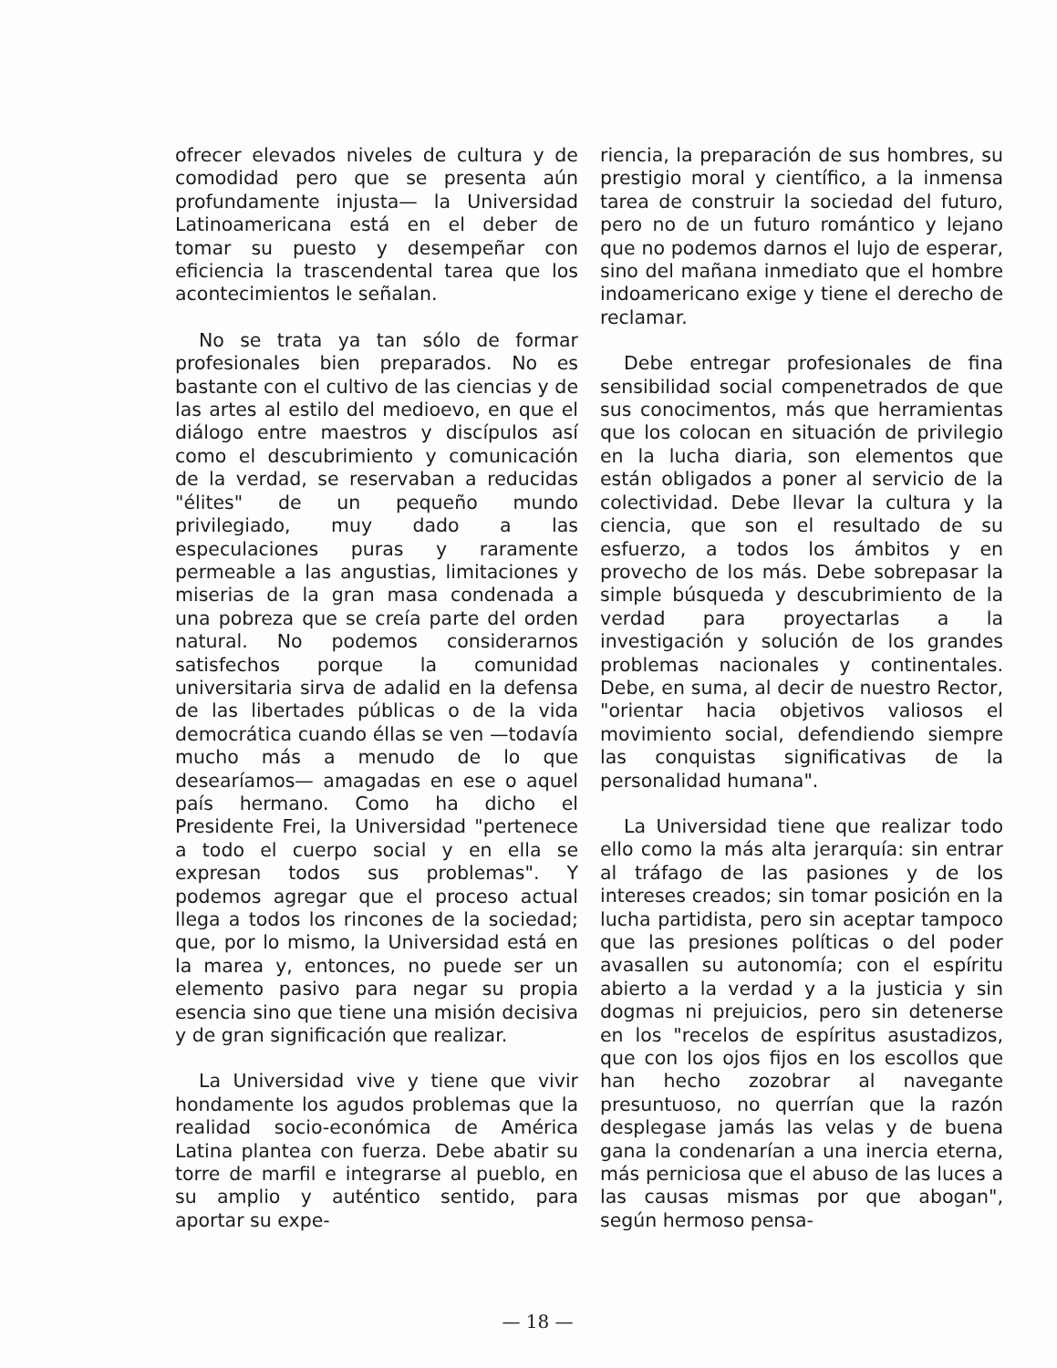ofrecer elevados niveles de cultura y de comodidad pero que se presenta aún profundamente injusta— la Universidad Latinoamericana está en el deber de tomar su puesto y desempeñar con eficiencia la trascendental tarea que los acontecimientos le señalan.
No se trata ya tan sólo de formar profesionales bien preparados. No es bastante con el cultivo de las ciencias y de las artes al estilo del medioevo, en que el diálogo entre maestros y discípulos así como el descubrimiento y comunicación de la verdad, se reservaban a reducidas "élites" de un pequeño mundo privilegiado, muy dado a las especulaciones puras y raramente permeable a las angustias, limitaciones y miserias de la gran masa condenada a una pobreza que se creía parte del orden natural. No podemos considerarnos satisfechos porque la comunidad universitaria sirva de adalid en la defensa de las libertades públicas o de la vida democrática cuando éllas se ven —todavía mucho más a menudo de lo que desearíamos— amagadas en ese o aquel país hermano. Como ha dicho el Presidente Frei, la Universidad "pertenece a todo el cuerpo social y en ella se expresan todos sus problemas". Y podemos agregar que el proceso actual llega a todos los rincones de la sociedad; que, por lo mismo, la Universidad está en la marea y, entonces, no puede ser un elemento pasivo para negar su propia esencia sino que tiene una misión decisiva y de gran significación que realizar.
La Universidad vive y tiene que vivir hondamente los agudos problemas que la realidad socio-económica de América Latina plantea con fuerza. Debe abatir su torre de marfil e integrarse al pueblo, en su amplio y auténtico sentido, para aportar su expe-
riencia, la preparación de sus hombres, su prestigio moral y científico, a la inmensa tarea de construir la sociedad del futuro, pero no de un futuro romántico y lejano que no podemos darnos el lujo de esperar, sino del mañana inmediato que el hombre indoamericano exige y tiene el derecho de reclamar.
Debe entregar profesionales de fina sensibilidad social compenetrados de que sus conocimentos, más que herramientas que los colocan en situación de privilegio en la lucha diaria, son elementos que están obligados a poner al servicio de la colectividad. Debe llevar la cultura y la ciencia, que son el resultado de su esfuerzo, a todos los ámbitos y en provecho de los más. Debe sobrepasar la simple búsqueda y descubrimiento de la verdad para proyectarlas a la investigación y solución de los grandes problemas nacionales y continentales. Debe, en suma, al decir de nuestro Rector, "orientar hacia objetivos valiosos el movimiento social, defendiendo siempre las conquistas significativas de la personalidad humana".
La Universidad tiene que realizar todo ello como la más alta jerarquía: sin entrar al tráfago de las pasiones y de los intereses creados; sin tomar posición en la lucha partidista, pero sin aceptar tampoco que las presiones políticas o del poder avasallen su autonomía; con el espíritu abierto a la verdad y a la justicia y sin dogmas ni prejuicios, pero sin detenerse en los "recelos de espíritus asustadizos, que con los ojos fijos en los escollos que han hecho zozobrar al navegante presuntuoso, no querrían que la razón desplegase jamás las velas y de buena gana la condenarían a una inercia eterna, más perniciosa que el abuso de las luces a las causas mismas por que abogan", según hermoso pensa-
— 18 —